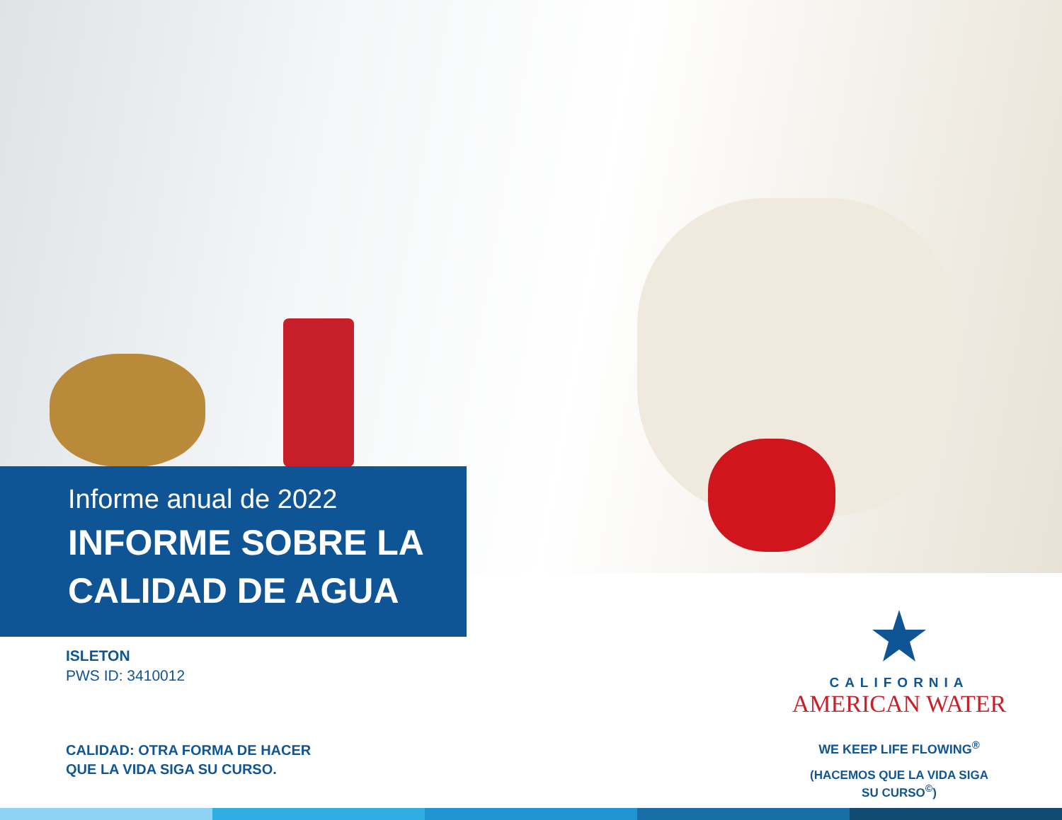Informe anual de 2022
INFORME SOBRE LA
CALIDAD DE AGUA
ISLETON
PWS ID: 3410012
CALIDAD: OTRA FORMA DE HACER
QUE LA VIDA SIGA SU CURSO.
CALIFORNIA
AMERICAN WATER
WE KEEP LIFE FLOWING<sup>®</sup>
(HACEMOS QUE LA VIDA SIGA
SU CURSO<sup>©</sup>)